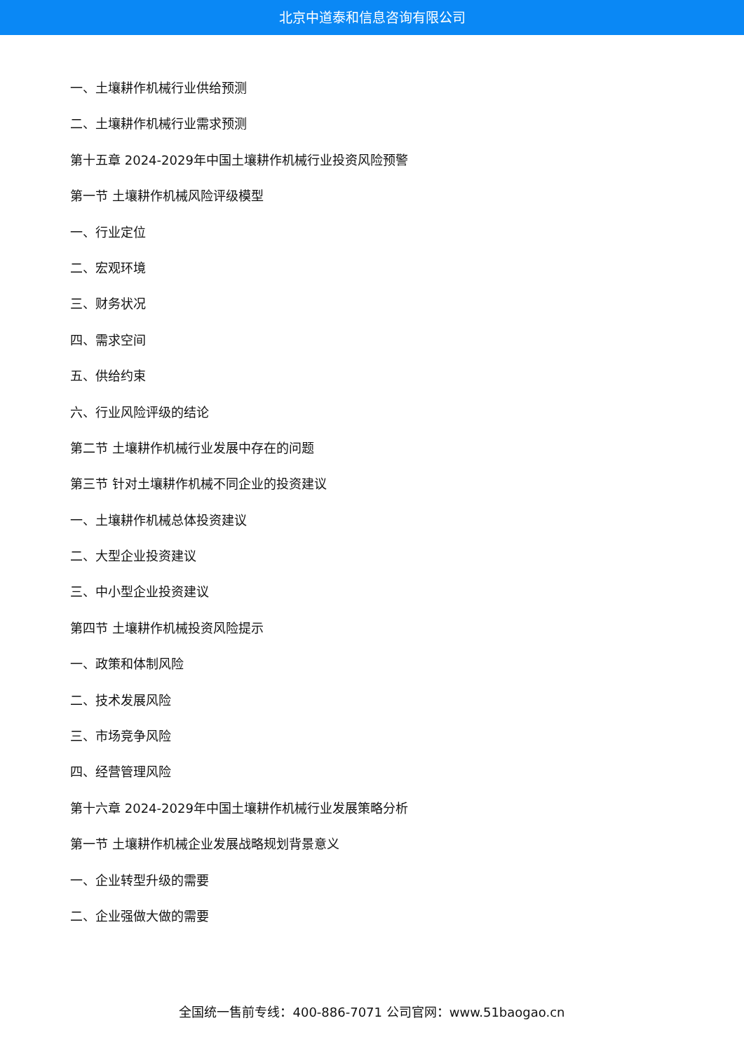北京中道泰和信息咨询有限公司
一、土壤耕作机械行业供给预测
二、土壤耕作机械行业需求预测
第十五章 2024-2029年中国土壤耕作机械行业投资风险预警
第一节 土壤耕作机械风险评级模型
一、行业定位
二、宏观环境
三、财务状况
四、需求空间
五、供给约束
六、行业风险评级的结论
第二节 土壤耕作机械行业发展中存在的问题
第三节 针对土壤耕作机械不同企业的投资建议
一、土壤耕作机械总体投资建议
二、大型企业投资建议
三、中小型企业投资建议
第四节 土壤耕作机械投资风险提示
一、政策和体制风险
二、技术发展风险
三、市场竞争风险
四、经营管理风险
第十六章 2024-2029年中国土壤耕作机械行业发展策略分析
第一节 土壤耕作机械企业发展战略规划背景意义
一、企业转型升级的需要
二、企业强做大做的需要
全国统一售前专线：400-886-7071 公司官网：www.51baogao.cn